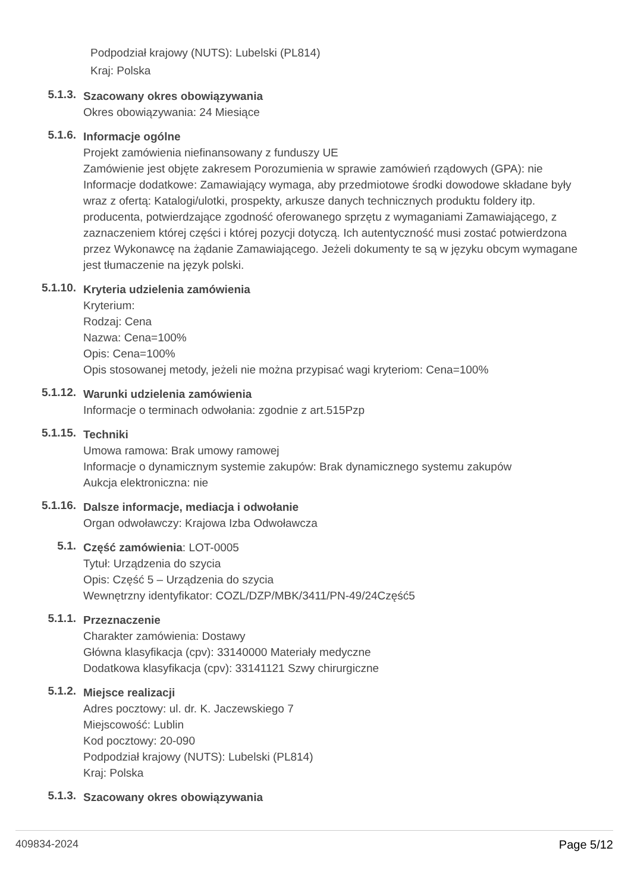Podpodział krajowy (NUTS): Lubelski (PL814)
Kraj: Polska
5.1.3.
Szacowany okres obowiązywania
Okres obowiązywania: 24 Miesiące
5.1.6.
Informacje ogólne
Projekt zamówienia niefinansowany z funduszy UE
Zamówienie jest objęte zakresem Porozumienia w sprawie zamówień rządowych (GPA): nie
Informacje dodatkowe: Zamawiający wymaga, aby przedmiotowe środki dowodowe składane były wraz z ofertą: Katalogi/ulotki, prospekty, arkusze danych technicznych produktu foldery itp. producenta, potwierdzające zgodność oferowanego sprzętu z wymaganiami Zamawiającego, z zaznaczeniem której części i której pozycji dotyczą. Ich autentyczność musi zostać potwierdzona przez Wykonawcę na żądanie Zamawiającego. Jeżeli dokumenty te są w języku obcym wymagane jest tłumaczenie na język polski.
5.1.10.
Kryteria udzielenia zamówienia
Kryterium:
Rodzaj: Cena
Nazwa: Cena=100%
Opis: Cena=100%
Opis stosowanej metody, jeżeli nie można przypisać wagi kryteriom: Cena=100%
5.1.12.
Warunki udzielenia zamówienia
Informacje o terminach odwołania: zgodnie z art.515Pzp
5.1.15.
Techniki
Umowa ramowa: Brak umowy ramowej
Informacje o dynamicznym systemie zakupów: Brak dynamicznego systemu zakupów
Aukcja elektroniczna: nie
5.1.16.
Dalsze informacje, mediacja i odwołanie
Organ odwoławczy: Krajowa Izba Odwoławcza
5.1.
Część zamówienia: LOT-0005
Tytuł: Urządzenia do szycia
Opis: Część 5 – Urządzenia do szycia
Wewnętrzny identyfikator: COZL/DZP/MBK/3411/PN-49/24Część5
5.1.1.
Przeznaczenie
Charakter zamówienia: Dostawy
Główna klasyfikacja (cpv): 33140000 Materiały medyczne
Dodatkowa klasyfikacja (cpv): 33141121 Szwy chirurgiczne
5.1.2.
Miejsce realizacji
Adres pocztowy: ul. dr. K. Jaczewskiego 7
Miejscowość: Lublin
Kod pocztowy: 20-090
Podpodział krajowy (NUTS): Lubelski (PL814)
Kraj: Polska
5.1.3.
Szacowany okres obowiązywania
409834-2024 Page 5/12